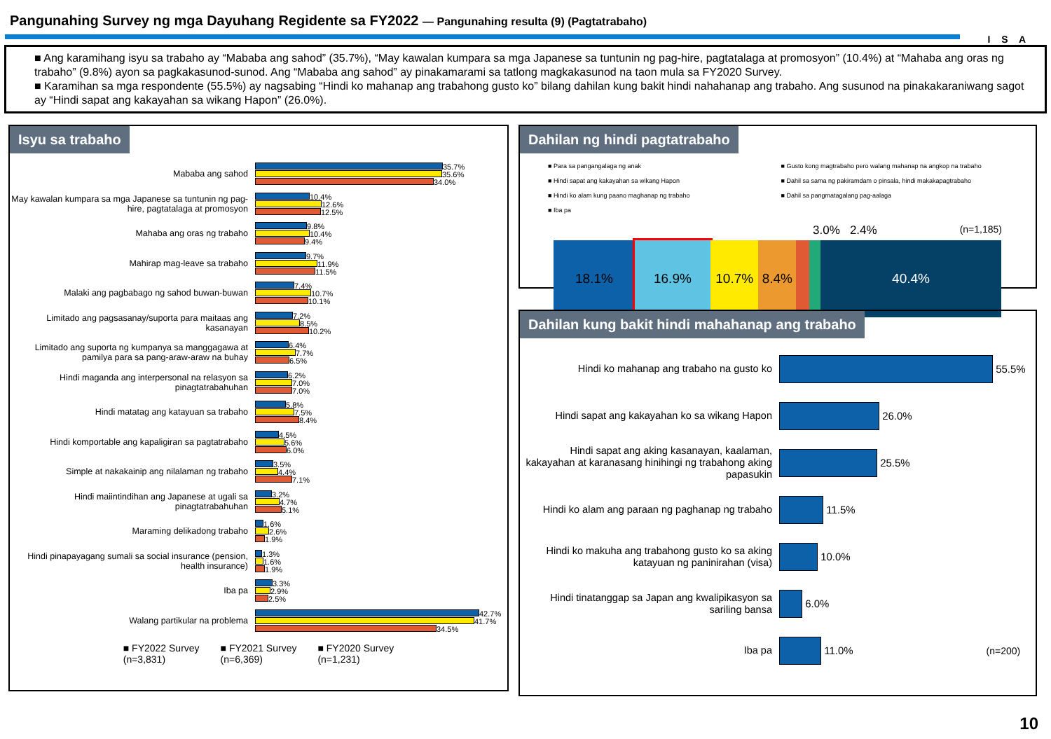Pangunahing Survey ng mga Dayuhang Regidente sa FY2022 — Pangunahing resulta (9) (Pagtatrabaho)
I S A
■ Ang karamihang isyu sa trabaho ay “Mababa ang sahod” (35.7%), “May kawalan kumpara sa mga Japanese sa tuntunin ng pag-hire, pagtatalaga at promosyon” (10.4%) at “Mahaba ang oras ng trabaho” (9.8%) ayon sa pagkakasunod-sunod. Ang “Mababa ang sahod” ay pinakamarami sa tatlong magkakasunod na taon mula sa FY2020 Survey.
■ Karamihan sa mga respondente (55.5%) ay nagsabing “Hindi ko mahanap ang trabahong gusto ko” bilang dahilan kung bakit hindi nahahanap ang trabaho. Ang susunod na pinakakaraniwang sagot ay “Hindi sapat ang kakayahan sa wikang Hapon” (26.0%).
Isyu sa trabaho
Mababa ang sahod
35.7%
35.6%
34.0%
May kawalan kumpara sa mga Japanese sa tuntunin ng pag-hire, pagtatalaga at promosyon
10.4%
12.6%
12.5%
Mahaba ang oras ng trabaho
9.8%
10.4%
9.4%
Mahirap mag-leave sa trabaho
9.7%
11.9%
11.5%
Malaki ang pagbabago ng sahod buwan-buwan
7.4%
10.7%
10.1%
Limitado ang pagsasanay/suporta para maitaas ang kasanayan
7.2%
8.5%
10.2%
Limitado ang suporta ng kumpanya sa manggagawa at pamilya para sa pang-araw-araw na buhay
6.4%
7.7%
6.5%
Hindi maganda ang interpersonal na relasyon sa pinagtatrabahuhan
6.2%
7.0%
7.0%
Hindi matatag ang katayuan sa trabaho
5.8%
7.5%
8.4%
Hindi komportable ang kapaligiran sa pagtatrabaho
4.5%
5.6%
6.0%
Simple at nakakainip ang nilalaman ng trabaho
3.5%
4.4%
7.1%
Hindi maiintindihan ang Japanese at ugali sa pinagtatrabahuhan
3.2%
4.7%
5.1%
Maraming delikadong trabaho
1.6%
2.6%
1.9%
Hindi pinapayagang sumali sa social insurance (pension, health insurance)
1.3%
1.6%
1.9%
Iba pa
3.3%
2.9%
2.5%
Walang partikular na problema
42.7%
41.7%
34.5%
■ FY2022 Survey
(n=3,831)
■ FY2021 Survey
(n=6,369)
■ FY2020 Survey
(n=1,231)
Dahilan ng hindi pagtatrabaho
■ Para sa pangangalaga ng anak
■ Hindi sapat ang kakayahan sa wikang Hapon
■ Hindi ko alam kung paano maghanap ng trabaho
■ Iba pa
■ Gusto kong magtrabaho pero walang mahanap na angkop na trabaho
■ Dahil sa sama ng pakiramdam o pinsala, hindi makakapagtrabaho
■ Dahil sa pangmatagalang pag-aalaga
3.0% 2.4% (n=1,185)
18.1% 16.9% 10.7% 8.4% 40.4%
Dahilan kung bakit hindi mahahanap ang trabaho
Hindi ko mahanap ang trabaho na gusto ko
55.5%
Hindi sapat ang kakayahan ko sa wikang Hapon
26.0%
Hindi sapat ang aking kasanayan, kaalaman, kakayahan at karanasang hinihingi ng trabahong aking papasukin
25.5%
Hindi ko alam ang paraan ng paghanap ng trabaho
11.5%
Hindi ko makuha ang trabahong gusto ko sa aking katayuan ng paninirahan (visa)
10.0%
Hindi tinatanggap sa Japan ang kwalipikasyon sa sariling bansa
6.0%
Iba pa
11.0% (n=200)
10